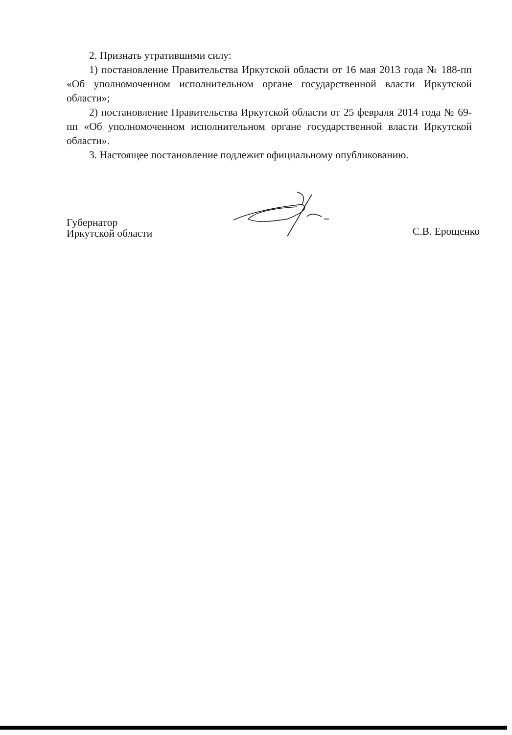2. Признать утратившими силу:
1) постановление Правительства Иркутской области от 16 мая 2013 года № 188-пп «Об уполномоченном исполнительном органе государственной власти Иркутской области»;
2) постановление Правительства Иркутской области от 25 февраля 2014 года № 69-пп «Об уполномоченном исполнительном органе государственной власти Иркутской области».
3. Настоящее постановление подлежит официальному опубликованию.
Губернатор
Иркутской области
С.В. Ерощенко